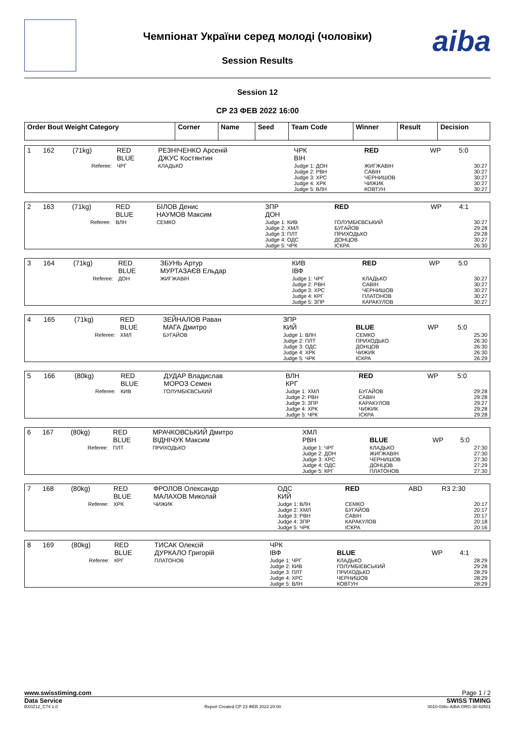aiba
Чемпіонат України серед молоді (чоловіки)
Session Results
Session 12
СР 23 ФЕВ 2022 16:00
| Order Bout Weight Category | Corner | Name | Seed | Team Code | Winner | Result | Decision |
| 1 | 162 | (71kg) | RED BLUE | РЕЗНІЧЕНКО Арсеній ДЖУС Костянтин | ЧРК ВІН | RED | WP | 5:0 |
| Referee: | | | ЧРГ | КЛАДЬКО | Judge 1: ДОН Judge 2: РВН Judge 3: ХРС Judge 4: ХРК Judge 5: ВЛН | ЖИГЖАВІН САВІН ЧЕРНИШОВ ЧИЖИК КОВТУН | | 30:27 30:27 30:27 30:27 30:27 |
| 2 | 163 | (71kg) | RED BLUE | БІЛОВ Денис НАУМОВ Максим | ЗПР ДОН | RED | WP | 4:1 |
| Referee: | | | ВЛН | СЕМКО | Judge 1: КИВ Judge 2: ХМЛ Judge 3: ПЛТ Judge 4: ОДС Judge 5: ЧРК | ГОЛУМБІЄВСЬКИЙ БУГАЙОВ ПРИХОДЬКО ДОНЦОВ ІСКРА | | 30:27 29:28 29:28 30:27 26:30 |
| 3 | 164 | (71kg) | RED BLUE | ЗБУНЬ Артур МУРТАЗАЄВ Ельдар | КИВ ІВФ | RED | WP | 5:0 |
| Referee: | | | ДОН | ЖИГЖАВІН | Judge 1: ЧРГ Judge 2: РВН Judge 3: ХРС Judge 4: КРГ Judge 5: ЗПР | КЛАДЬКО САВІН ЧЕРНИШОВ ПЛАТОНОВ КАРАКУЛОВ | | 30:27 30:27 30:27 30:27 30:27 |
| 4 | 165 | (71kg) | RED BLUE | ЗЕЙНАЛОВ Раван МАГА Дмитро | ЗПР КИЙ | BLUE | WP | 5:0 |
| Referee: | | | ХМЛ | БУГАЙОВ | Judge 1: ВЛН Judge 2: ПЛТ Judge 3: ОДС Judge 4: ХРК Judge 5: ЧРК | СЕМКО ПРИХОДЬКО ДОНЦОВ ЧИЖИК ІСКРА | | 25:30 26:30 26:30 26:30 26:29 |
| 5 | 166 | (80kg) | RED BLUE | ДУДАР Владислав МОРОЗ Семен | ВЛН КРГ | RED | WP | 5:0 |
| Referee: | | | КИВ | ГОЛУМБІЄВСЬКИЙ | Judge 1: ХМЛ Judge 2: РВН Judge 3: ЗПР Judge 4: ХРК Judge 5: ЧРК | БУГАЙОВ САВІН КАРАКУЛОВ ЧИЖИК ІСКРА | | 29:28 29:28 29:27 29:28 29:28 |
| 6 | 167 | (80kg) | RED BLUE | МРАЧКОВСЬКИЙ Дмитро ВІДНІЧУК Максим | ХМЛ РВН | BLUE | WP | 5:0 |
| Referee: | | | ПЛТ | ПРИХОДЬКО | Judge 1: ЧРГ Judge 2: ДОН Judge 3: ХРС Judge 4: ОДС Judge 5: КРГ | КЛАДЬКО ЖИГЖАВІН ЧЕРНИШОВ ДОНЦОВ ПЛАТОНОВ | | 27:30 27:30 27:30 27:29 27:30 |
| 7 | 168 | (80kg) | RED BLUE | ФРОЛОВ Олександр МАЛАХОВ Миколай | ОДС КИЙ | RED | ABD | R3 2:30 |
| Referee: | | | ХРК | ЧИЖИК | Judge 1: ВЛН Judge 2: ХМЛ Judge 3: РВН Judge 4: ЗПР Judge 5: ЧРК | СЕМКО БУГАЙОВ САВІН КАРАКУЛОВ ІСКРА | | 20:17 20:17 20:17 20:18 20:16 |
| 8 | 169 | (80kg) | RED BLUE | ТИСАК Олексій ДУРКАЛО Григорій | ЧРК ІВФ | BLUE | WP | 4:1 |
| Referee: | | | КРГ | ПЛАТОНОВ | Judge 1: ЧРГ Judge 2: КИВ Judge 3: ПЛТ Judge 4: ХРС Judge 5: ВЛН | КЛАДЬКО ГОЛУМБІЄВСЬКИЙ ПРИХОДЬКО ЧЕРНИШОВ КОВТУН | | 28:29 29:28 28:29 28:29 28:29 |
www.swisstiming.com Page 1 / 2
Data Service SWISS TIMING
BX0Z12_C74 1.0 Report Created СР 23 ФЕВ 2022 20:00 0010-036c-AIBA.ORG-30-82601